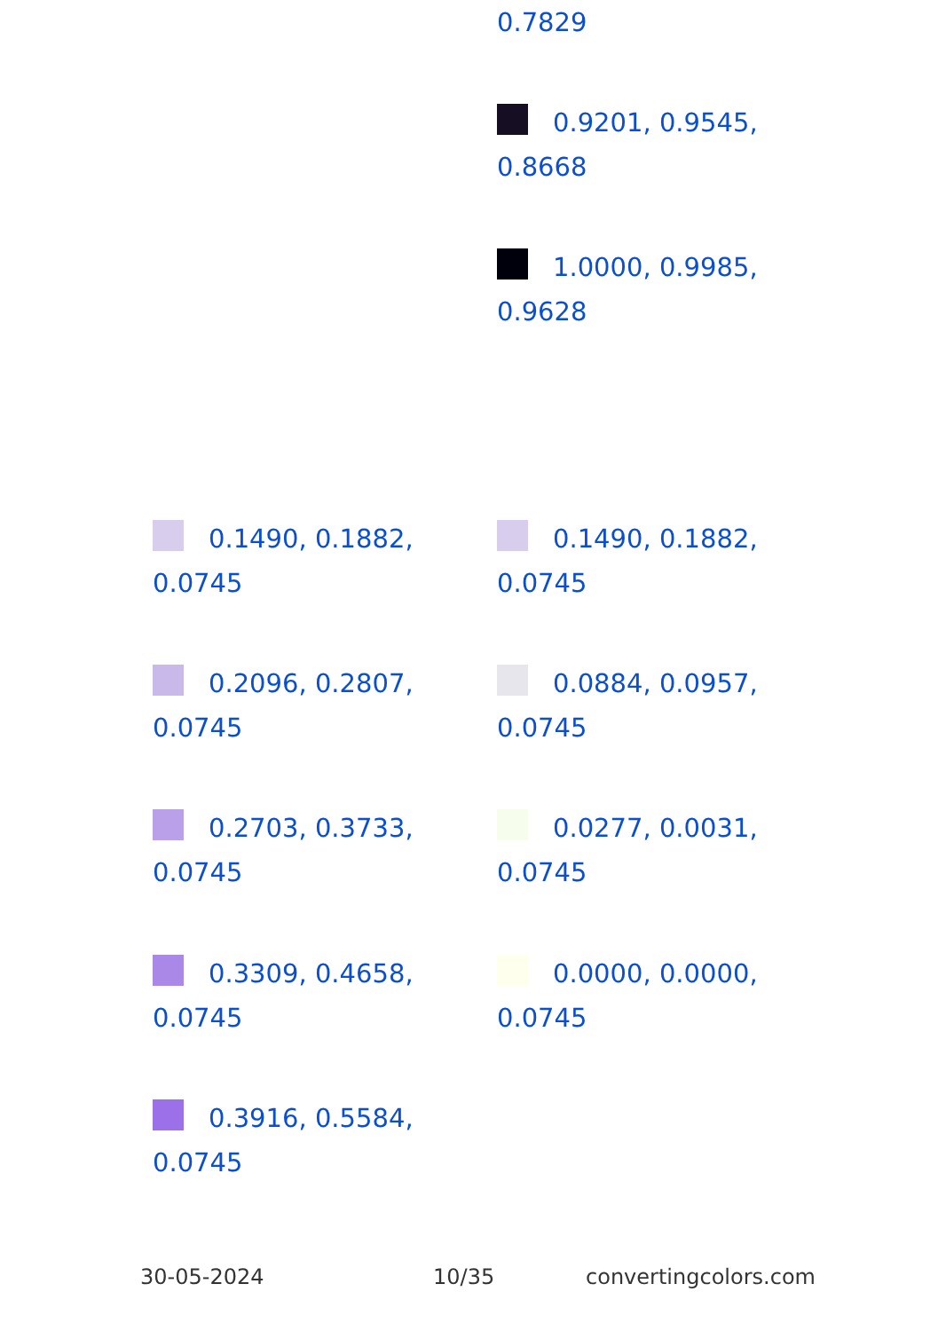0.7829
0.9201, 0.9545, 0.8668
1.0000, 0.9985, 0.9628
0.1490, 0.1882, 0.0745
0.1490, 0.1882, 0.0745
0.2096, 0.2807, 0.0745
0.0884, 0.0957, 0.0745
0.2703, 0.3733, 0.0745
0.0277, 0.0031, 0.0745
0.3309, 0.4658, 0.0745
0.0000, 0.0000, 0.0745
0.3916, 0.5584, 0.0745
30-05-2024 10/35 convertingcolors.com